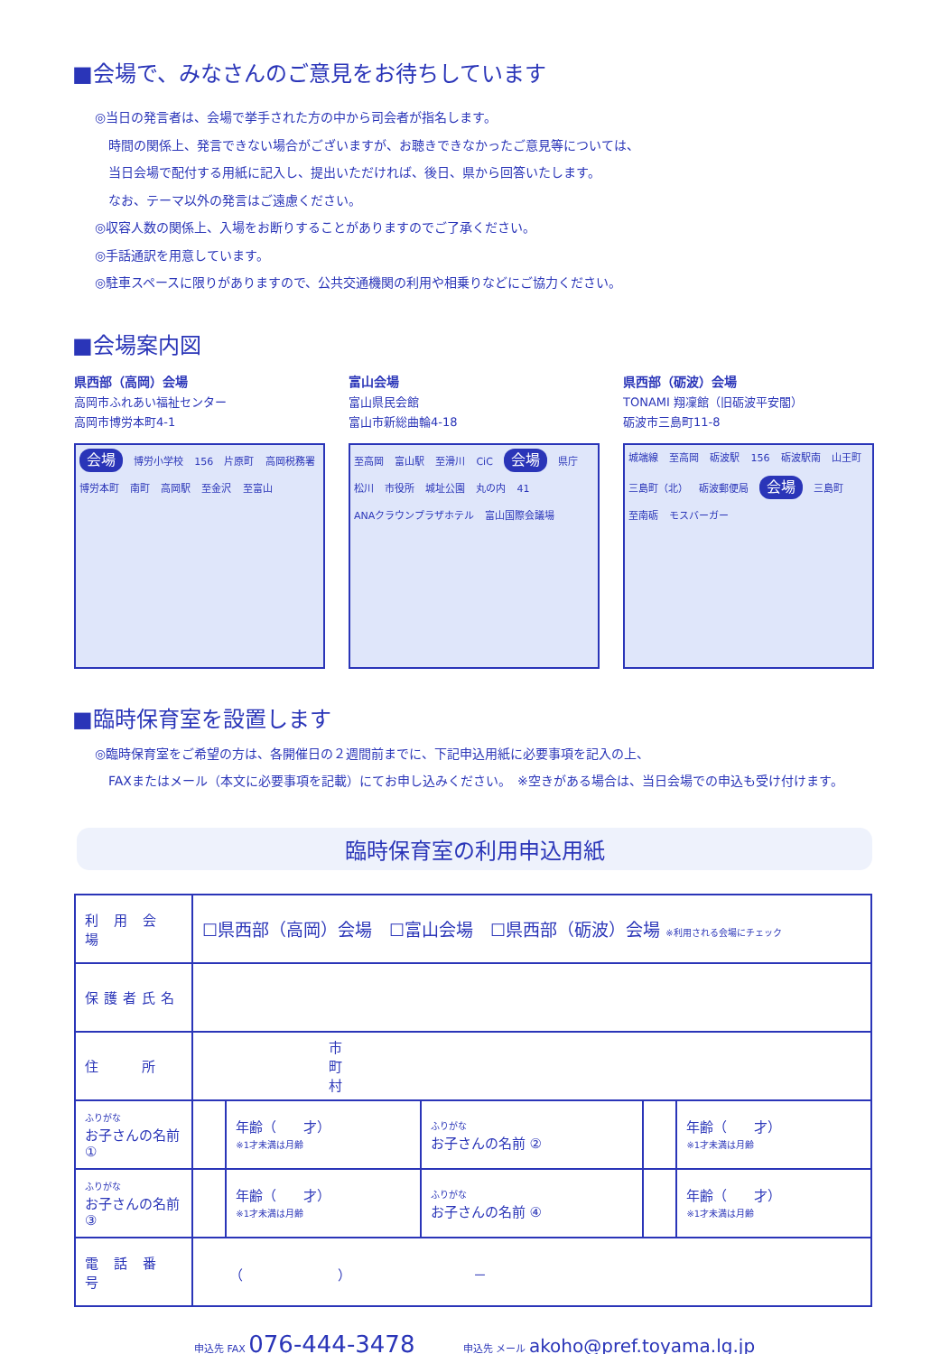■会場で、みなさんのご意見をお待ちしています
◎当日の発言者は、会場で挙手された方の中から司会者が指名します。
時間の関係上、発言できない場合がございますが、お聴きできなかったご意見等については、
当日会場で配付する用紙に記入し、提出いただければ、後日、県から回答いたします。
なお、テーマ以外の発言はご遠慮ください。
◎収容人数の関係上、入場をお断りすることがありますのでご了承ください。
◎手話通訳を用意しています。
◎駐車スペースに限りがありますので、公共交通機関の利用や相乗りなどにご協力ください。
■会場案内図
県西部（高岡）会場
高岡市ふれあい福祉センター
高岡市博労本町4-1
会場 博労小学校 156 片原町 高岡税務署 博労本町 南町 高岡駅 至金沢 至富山
富山会場
富山県民会館
富山市新総曲輪4-18
至高岡 富山駅 至滑川 CiC 会場 県庁 松川 市役所 城址公園 丸の内 41 ANAクラウンプラザホテル 富山国際会議場
県西部（砺波）会場
TONAMI 翔凜館（旧砺波平安閣）
砺波市三島町11-8
城端線 至高岡 砺波駅 156 砺波駅南 山王町 三島町（北） 砺波郵便局 会場 三島町 至南砺 モスバーガー
■臨時保育室を設置します
◎臨時保育室をご希望の方は、各開催日の２週間前までに、下記申込用紙に必要事項を記入の上、
FAXまたはメール（本文に必要事項を記載）にてお申し込みください。　※空きがある場合は、当日会場での申込も受け付けます。
臨時保育室の利用申込用紙
| 利 用 会 場 | ☐県西部（高岡）会場 ☐富山会場 ☐県西部（砺波）会場 ※利用される会場にチェック | | | | |
| 保護者氏名 | | | | | |
| 住 所 | 市 町 村 | | | | |
| ふりがな お子さんの名前 ① | | 年齢（ 才） ※1才未満は月齢 | ふりがな お子さんの名前 ② | | 年齢（ 才） ※1才未満は月齢 |
| ふりがな お子さんの名前 ③ | | 年齢（ 才） ※1才未満は月齢 | ふりがな お子さんの名前 ④ | | 年齢（ 才） ※1才未満は月齢 |
| 電 話 番 号 | （ ） － | | | | |
申込先 FAX 076-444-3478 申込先 メール akoho@pref.toyama.lg.jp